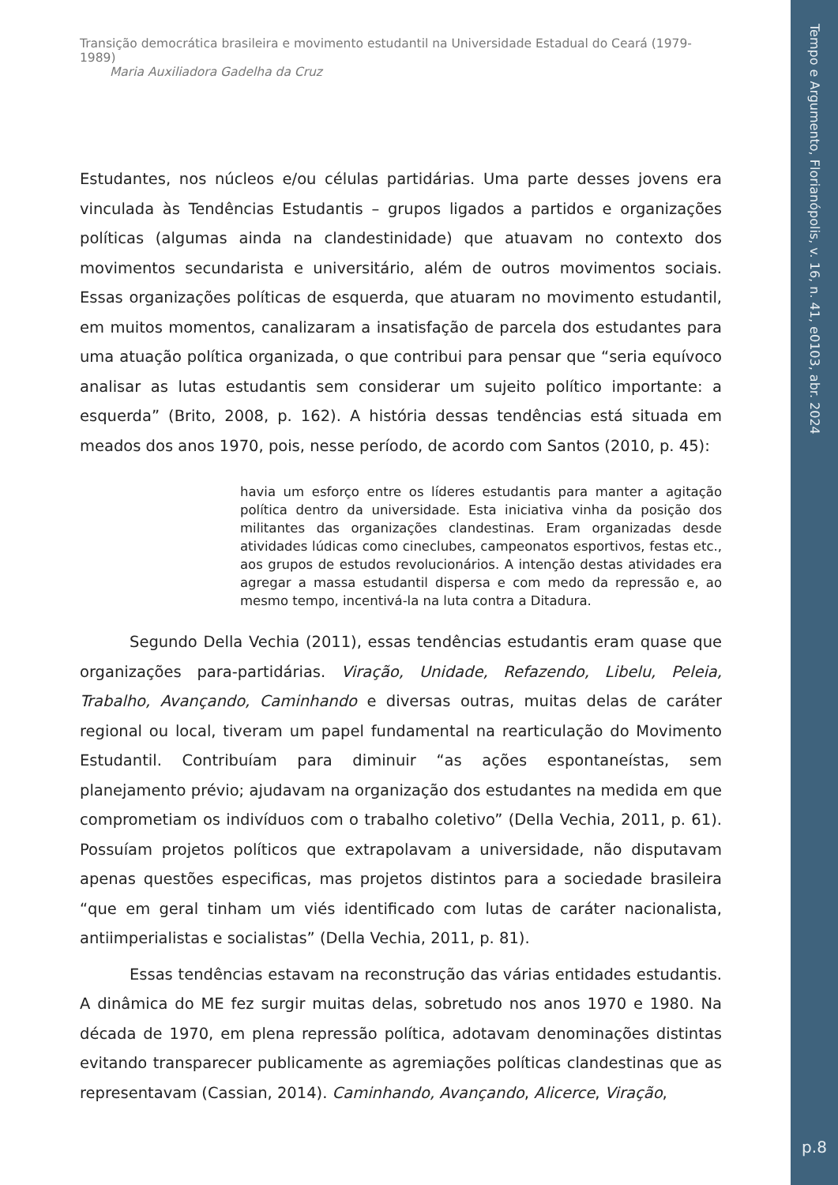Tempo e Argumento, Florianópolis, v. 16, n. 41, e0103, abr. 2024
p.8
Transição democrática brasileira e movimento estudantil na Universidade Estadual do Ceará (1979-1989)
Maria Auxiliadora Gadelha da Cruz
Estudantes, nos núcleos e/ou células partidárias. Uma parte desses jovens era vinculada às Tendências Estudantis – grupos ligados a partidos e organizações políticas (algumas ainda na clandestinidade) que atuavam no contexto dos movimentos secundarista e universitário, além de outros movimentos sociais. Essas organizações políticas de esquerda, que atuaram no movimento estudantil, em muitos momentos, canalizaram a insatisfação de parcela dos estudantes para uma atuação política organizada, o que contribui para pensar que “seria equívoco analisar as lutas estudantis sem considerar um sujeito político importante: a esquerda” (Brito, 2008, p. 162). A história dessas tendências está situada em meados dos anos 1970, pois, nesse período, de acordo com Santos (2010, p. 45):
havia um esforço entre os líderes estudantis para manter a agitação política dentro da universidade. Esta iniciativa vinha da posição dos militantes das organizações clandestinas. Eram organizadas desde atividades lúdicas como cineclubes, campeonatos esportivos, festas etc., aos grupos de estudos revolucionários. A intenção destas atividades era agregar a massa estudantil dispersa e com medo da repressão e, ao mesmo tempo, incentivá-la na luta contra a Ditadura.
Segundo Della Vechia (2011), essas tendências estudantis eram quase que organizações para-partidárias. Viração, Unidade, Refazendo, Libelu, Peleia, Trabalho, Avançando, Caminhando e diversas outras, muitas delas de caráter regional ou local, tiveram um papel fundamental na rearticulação do Movimento Estudantil. Contribuíam para diminuir “as ações espontaneístas, sem planejamento prévio; ajudavam na organização dos estudantes na medida em que comprometiam os indivíduos com o trabalho coletivo” (Della Vechia, 2011, p. 61). Possuíam projetos políticos que extrapolavam a universidade, não disputavam apenas questões especificas, mas projetos distintos para a sociedade brasileira “que em geral tinham um viés identificado com lutas de caráter nacionalista, antiimperialistas e socialistas” (Della Vechia, 2011, p. 81).
Essas tendências estavam na reconstrução das várias entidades estudantis. A dinâmica do ME fez surgir muitas delas, sobretudo nos anos 1970 e 1980. Na década de 1970, em plena repressão política, adotavam denominações distintas evitando transparecer publicamente as agremiações políticas clandestinas que as representavam (Cassian, 2014). Caminhando, Avançando, Alicerce, Viração,